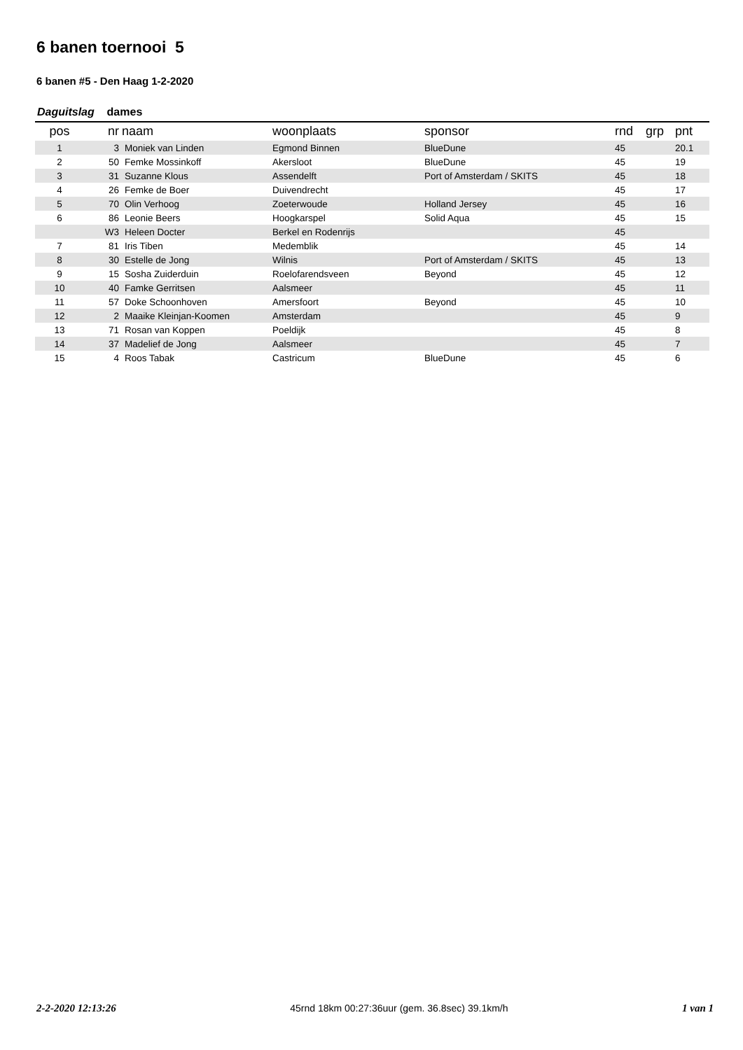6 banen toernooi 5
6 banen #5 - Den Haag 1-2-2020
Daguitslag dames
| pos | nr | naam | woonplaats | sponsor | rnd | grp | pnt |
| --- | --- | --- | --- | --- | --- | --- | --- |
| 1 | 3 | Moniek van Linden | Egmond Binnen | BlueDune | 45 | | 20.1 |
| 2 | 50 | Femke Mossinkoff | Akersloot | BlueDune | 45 | | 19 |
| 3 | 31 | Suzanne Klous | Assendelft | Port of Amsterdam / SKITS | 45 | | 18 |
| 4 | 26 | Femke de Boer | Duivendrecht | | 45 | | 17 |
| 5 | 70 | Olin Verhoog | Zoeterwoude | Holland Jersey | 45 | | 16 |
| 6 | 86 | Leonie Beers | Hoogkarspel | Solid Aqua | 45 | | 15 |
| | W3 | Heleen Docter | Berkel en Rodenrijs | | 45 | | |
| 7 | 81 | Iris Tiben | Medemblik | | 45 | | 14 |
| 8 | 30 | Estelle de Jong | Wilnis | Port of Amsterdam / SKITS | 45 | | 13 |
| 9 | 15 | Sosha Zuiderduin | Roelofarendsveen | Beyond | 45 | | 12 |
| 10 | 40 | Famke Gerritsen | Aalsmeer | | 45 | | 11 |
| 11 | 57 | Doke Schoonhoven | Amersfoort | Beyond | 45 | | 10 |
| 12 | 2 | Maaike Kleinjan-Koomen | Amsterdam | | 45 | | 9 |
| 13 | 71 | Rosan van Koppen | Poeldijk | | 45 | | 8 |
| 14 | 37 | Madelief de Jong | Aalsmeer | | 45 | | 7 |
| 15 | 4 | Roos Tabak | Castricum | BlueDune | 45 | | 6 |
2-2-2020 12:13:26 45rnd 18km 00:27:36uur (gem. 36.8sec) 39.1km/h 1 van 1